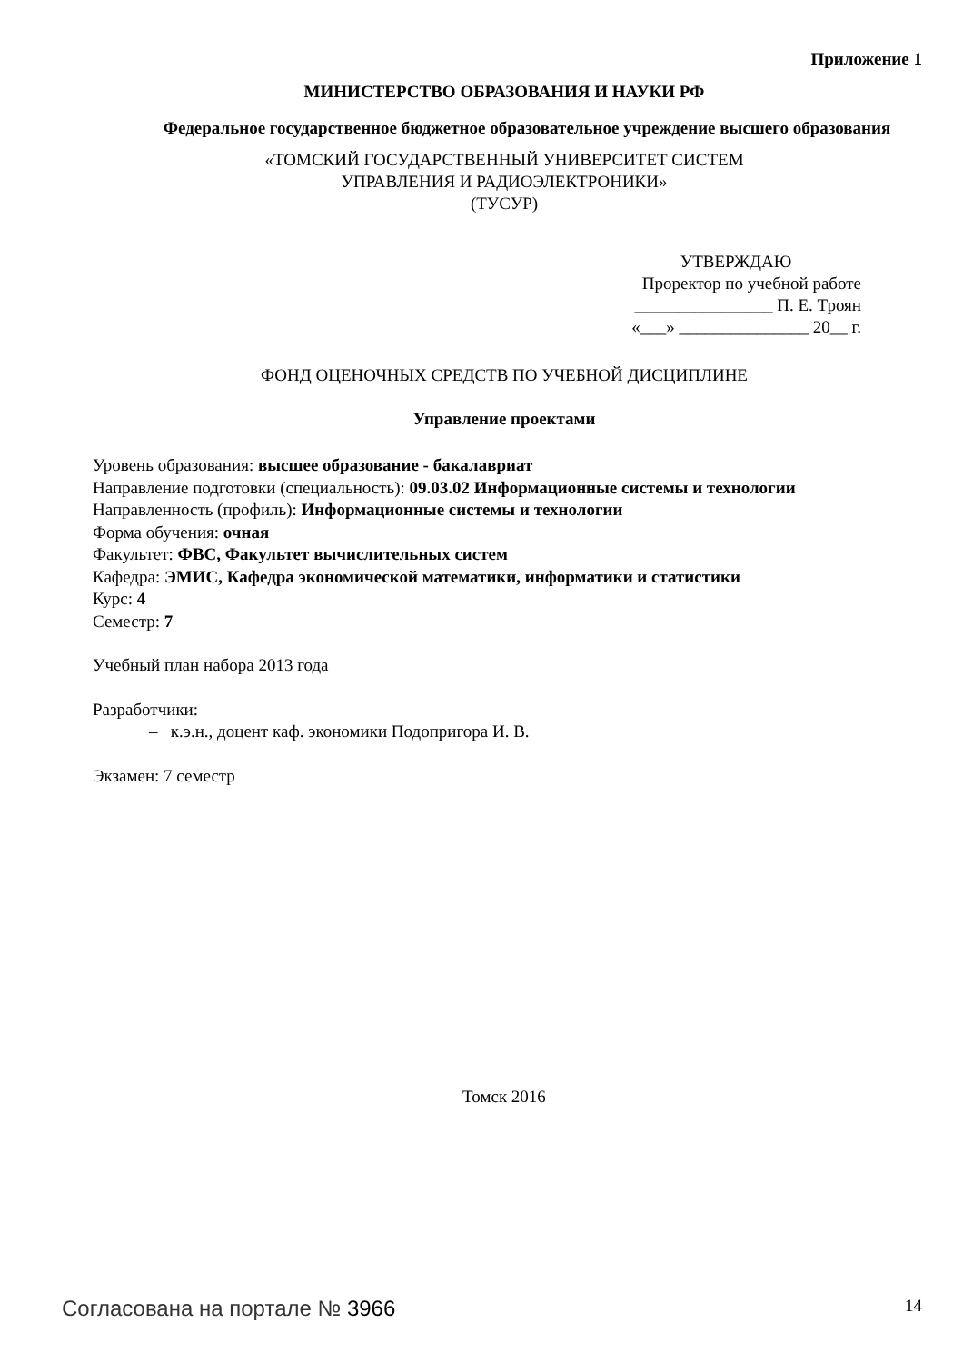Приложение 1
МИНИСТЕРСТВО ОБРАЗОВАНИЯ И НАУКИ РФ
Федеральное государственное бюджетное образовательное учреждение высшего образования
«ТОМСКИЙ ГОСУДАРСТВЕННЫЙ УНИВЕРСИТЕТ СИСТЕМ
УПРАВЛЕНИЯ И РАДИОЭЛЕКТРОНИКИ»
(ТУСУР)
УТВЕРЖДАЮ
Проректор по учебной работе
________________ П. Е. Троян
«___» _______________ 20__ г.
ФОНД ОЦЕНОЧНЫХ СРЕДСТВ ПО УЧЕБНОЙ ДИСЦИПЛИНЕ
Управление проектами
Уровень образования: высшее образование - бакалавриат
Направление подготовки (специальность): 09.03.02 Информационные системы и технологии
Направленность (профиль): Информационные системы и технологии
Форма обучения: очная
Факультет: ФВС, Факультет вычислительных систем
Кафедра: ЭМИС, Кафедра экономической математики, информатики и статистики
Курс: 4
Семестр: 7
Учебный план набора 2013 года
Разработчики:
– к.э.н., доцент каф. экономики Подопригора И. В.
Экзамен: 7 семестр
Томск 2016
Согласована на портале № 3966
14